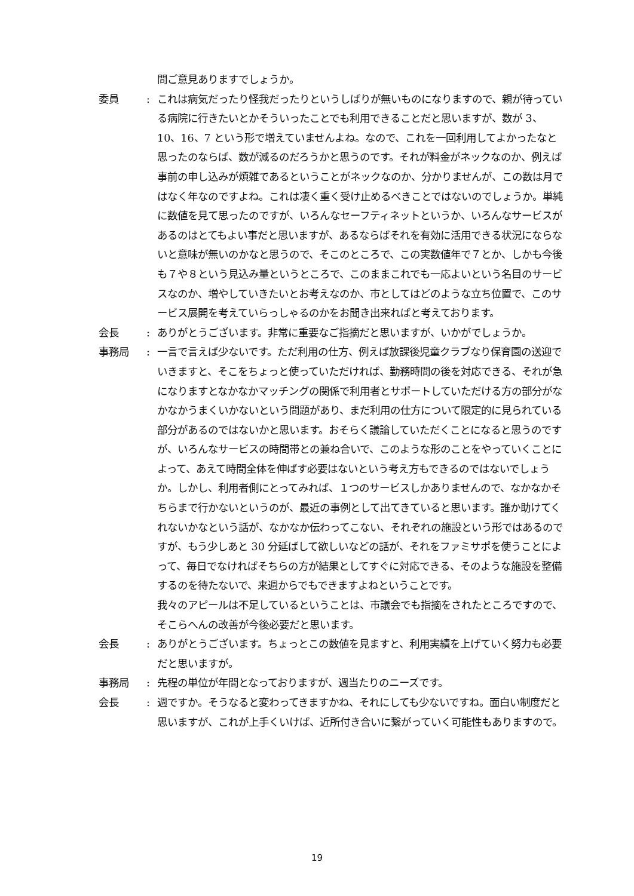問ご意見ありますでしょうか。
委員 : これは病気だったり怪我だったりというしばりが無いものになりますので、親が待っている病院に行きたいとかそういったことでも利用できることだと思いますが、数が 3、10、16、7 という形で増えていませんよね。なので、これを一回利用してよかったなと思ったのならば、数が減るのだろうかと思うのです。それが料金がネックなのか、例えば事前の申し込みが煩雑であるということがネックなのか、分かりませんが、この数は月ではなく年なのですよね。これは凄く重く受け止めるべきことではないのでしょうか。単純に数値を見て思ったのですが、いろんなセーフティネットというか、いろんなサービスがあるのはとてもよい事だと思いますが、あるならばそれを有効に活用できる状況にならないと意味が無いのかなと思うので、そこのところで、この実数値年で７とか、しかも今後も７や８という見込み量というところで、このままこれでも一応よいという名目のサービスなのか、増やしていきたいとお考えなのか、市としてはどのような立ち位置で、このサービス展開を考えていらっしゃるのかをお聞き出来ればと考えております。
会長 : ありがとうございます。非常に重要なご指摘だと思いますが、いかがでしょうか。
事務局 : 一言で言えば少ないです。ただ利用の仕方、例えば放課後児童クラブなり保育園の送迎でいきますと、そこをちょっと使っていただければ、勤務時間の後を対応できる、それが急になりますとなかなかマッチングの関係で利用者とサポートしていただける方の部分がなかなかうまくいかないという問題があり、まだ利用の仕方について限定的に見られている部分があるのではないかと思います。おそらく議論していただくことになると思うのですが、いろんなサービスの時間帯との兼ね合いで、このような形のことをやっていくことによって、あえて時間全体を伸ばす必要はないという考え方もできるのではないでしょうか。しかし、利用者側にとってみれば、１つのサービスしかありませんので、なかなかそちらまで行かないというのが、最近の事例として出てきていると思います。誰か助けてくれないかなという話が、なかなか伝わってこない、それぞれの施設という形ではあるのですが、もう少しあと 30 分延ばして欲しいなどの話が、それをファミサポを使うことによって、毎日でなければそちらの方が結果としてすぐに対応できる、そのような施設を整備するのを待たないで、来週からでもできますよねということです。
我々のアピールは不足しているということは、市議会でも指摘をされたところですので、そこらへんの改善が今後必要だと思います。
会長 : ありがとうございます。ちょっとこの数値を見ますと、利用実績を上げていく努力も必要だと思いますが。
事務局 : 先程の単位が年間となっておりますが、週当たりのニーズです。
会長 : 週ですか。そうなると変わってきますかね、それにしても少ないですね。面白い制度だと思いますが、これが上手くいけば、近所付き合いに繋がっていく可能性もありますので。
19